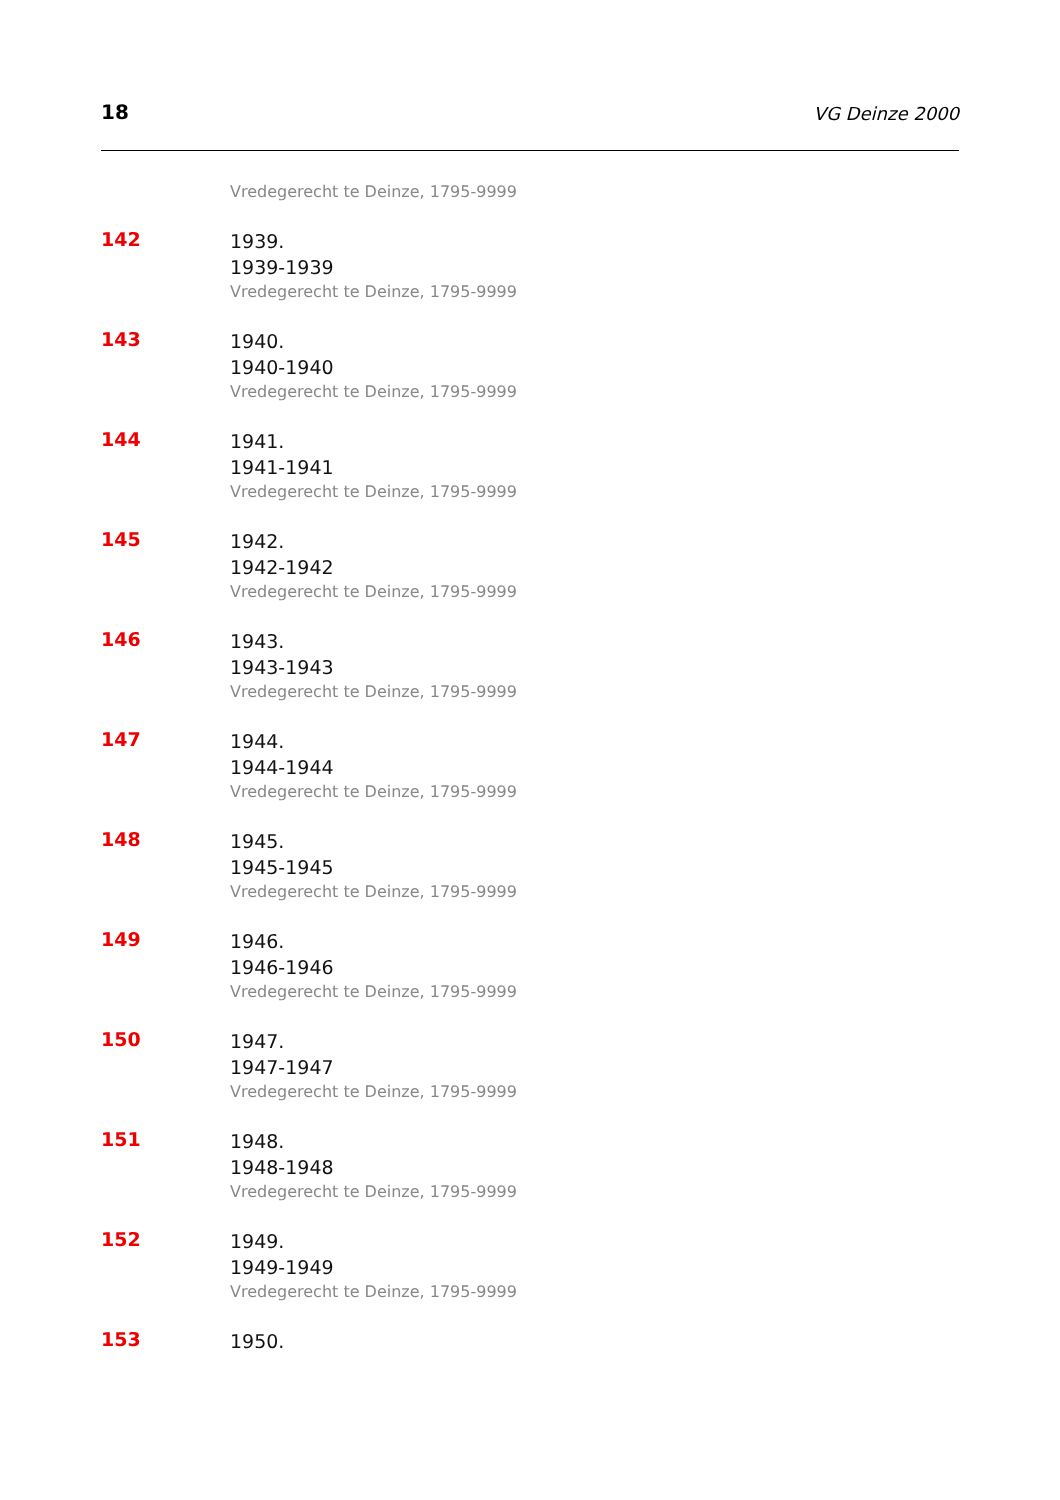18
VG Deinze 2000
Vredegerecht te Deinze, 1795-9999
142
1939.
1939-1939
Vredegerecht te Deinze, 1795-9999
143
1940.
1940-1940
Vredegerecht te Deinze, 1795-9999
144
1941.
1941-1941
Vredegerecht te Deinze, 1795-9999
145
1942.
1942-1942
Vredegerecht te Deinze, 1795-9999
146
1943.
1943-1943
Vredegerecht te Deinze, 1795-9999
147
1944.
1944-1944
Vredegerecht te Deinze, 1795-9999
148
1945.
1945-1945
Vredegerecht te Deinze, 1795-9999
149
1946.
1946-1946
Vredegerecht te Deinze, 1795-9999
150
1947.
1947-1947
Vredegerecht te Deinze, 1795-9999
151
1948.
1948-1948
Vredegerecht te Deinze, 1795-9999
152
1949.
1949-1949
Vredegerecht te Deinze, 1795-9999
153
1950.